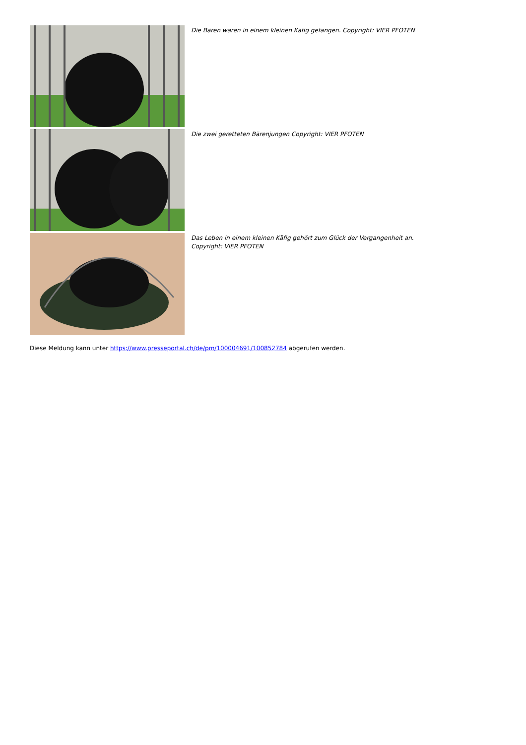Die Bären waren in einem kleinen Käfig gefangen. Copyright: VIER PFOTEN
Die zwei geretteten Bärenjungen Copyright: VIER PFOTEN
Das Leben in einem kleinen Käfig gehört zum Glück der Vergangenheit an. Copyright: VIER PFOTEN
Diese Meldung kann unter https://www.presseportal.ch/de/pm/100004691/100852784 abgerufen werden.